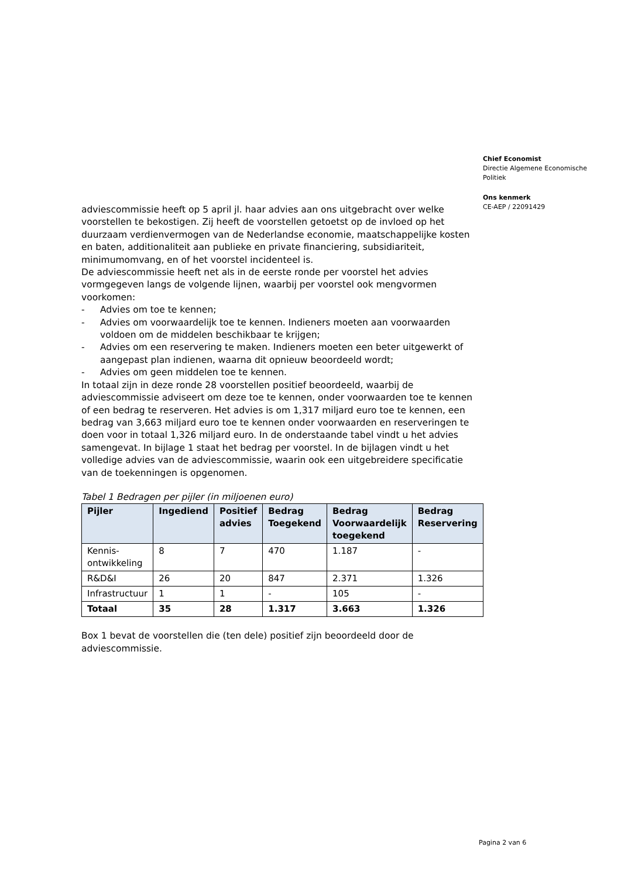adviescommissie heeft op 5 april jl. haar advies aan ons uitgebracht over welke voorstellen te bekostigen. Zij heeft de voorstellen getoetst op de invloed op het duurzaam verdienvermogen van de Nederlandse economie, maatschappelijke kosten en baten, additionaliteit aan publieke en private financiering, subsidiariteit, minimumomvang, en of het voorstel incidenteel is.
De adviescommissie heeft net als in de eerste ronde per voorstel het advies vormgegeven langs de volgende lijnen, waarbij per voorstel ook mengvormen voorkomen:
- Advies om toe te kennen;
- Advies om voorwaardelijk toe te kennen. Indieners moeten aan voorwaarden voldoen om de middelen beschikbaar te krijgen;
- Advies om een reservering te maken. Indieners moeten een beter uitgewerkt of aangepast plan indienen, waarna dit opnieuw beoordeeld wordt;
- Advies om geen middelen toe te kennen.
In totaal zijn in deze ronde 28 voorstellen positief beoordeeld, waarbij de adviescommissie adviseert om deze toe te kennen, onder voorwaarden toe te kennen of een bedrag te reserveren. Het advies is om 1,317 miljard euro toe te kennen, een bedrag van 3,663 miljard euro toe te kennen onder voorwaarden en reserveringen te doen voor in totaal 1,326 miljard euro. In de onderstaande tabel vindt u het advies samengevat. In bijlage 1 staat het bedrag per voorstel. In de bijlagen vindt u het volledige advies van de adviescommissie, waarin ook een uitgebreidere specificatie van de toekenningen is opgenomen.
Tabel 1 Bedragen per pijler (in miljoenen euro)
| Pijler | Ingediend | Positief advies | Bedrag Toegekend | Bedrag Voorwaardelijk toegekend | Bedrag Reservering |
| --- | --- | --- | --- | --- | --- |
| Kennis-ontwikkeling | 8 | 7 | 470 | 1.187 | - |
| R&D&I | 26 | 20 | 847 | 2.371 | 1.326 |
| Infrastructuur | 1 | 1 | - | 105 | - |
| Totaal | 35 | 28 | 1.317 | 3.663 | 1.326 |
Box 1 bevat de voorstellen die (ten dele) positief zijn beoordeeld door de adviescommissie.
Chief Economist
Directie Algemene Economische Politiek
Ons kenmerk
CE-AEP / 22091429
Pagina 2 van 6